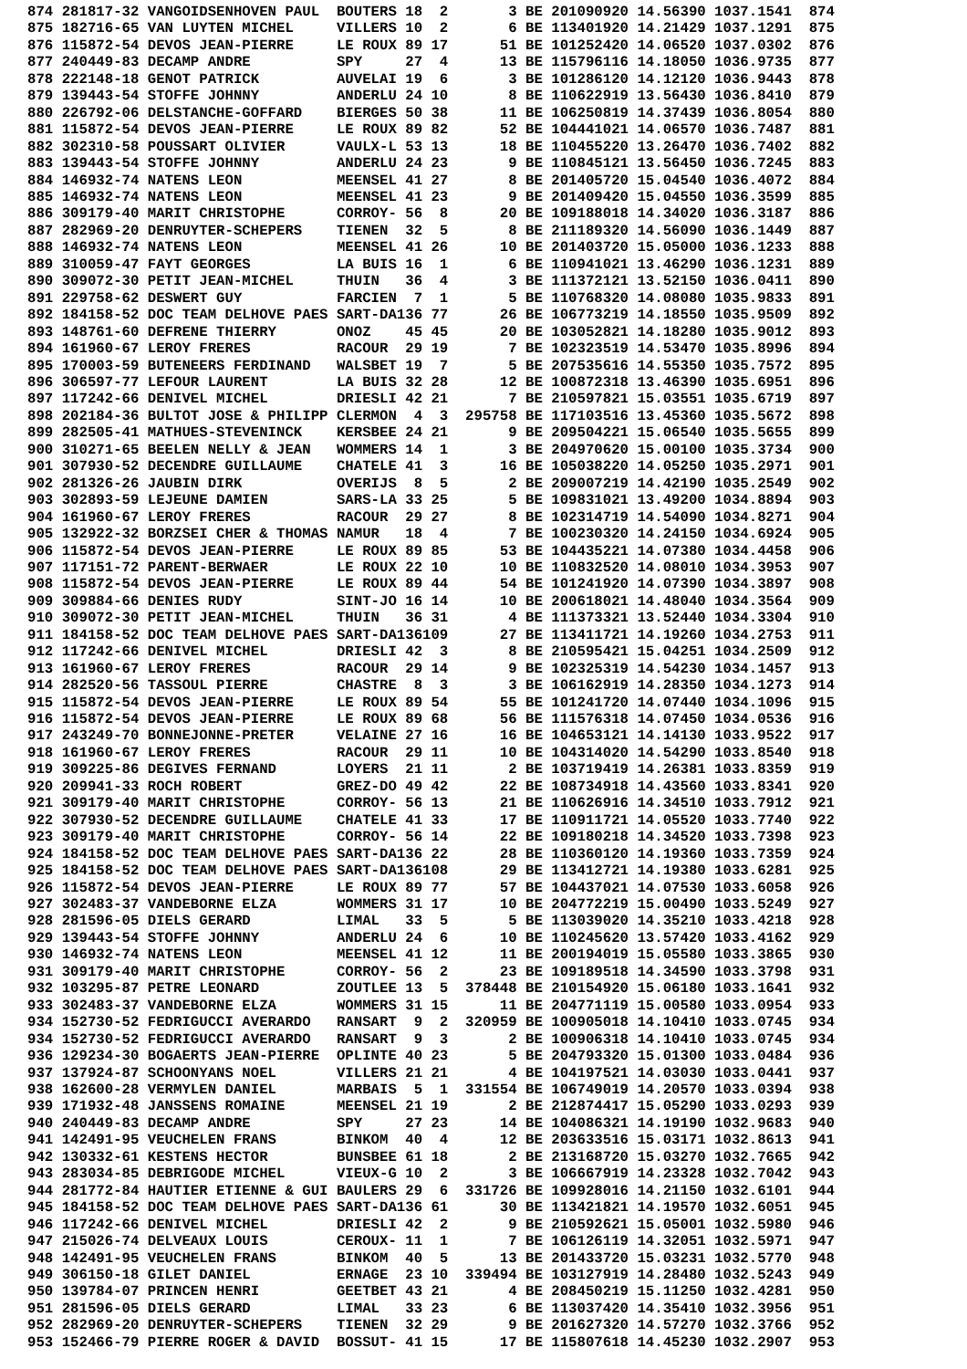874 281817-32 VANGOIDSENHOVEN PAUL  BOUTERS 18  2       3 BE 201090920 14.56390 1037.1541  874
875 182716-65 VAN LUYTEN MICHEL     VILLERS 10  2       6 BE 113401920 14.21429 1037.1291  875
876 115872-54 DEVOS JEAN-PIERRE     LE ROUX 89 17      51 BE 101252420 14.06520 1037.0302  876
877 240449-83 DECAMP ANDRE          SPY     27  4      13 BE 115796116 14.18050 1036.9735  877
878 222148-18 GENOT PATRICK         AUVELAI 19  6       3 BE 101286120 14.12120 1036.9443  878
879 139443-54 STOFFE JOHNNY         ANDERLU 24 10       8 BE 110622919 13.56430 1036.8410  879
880 226792-06 DELSTANCHE-GOFFARD    BIERGES 50 38      11 BE 106250819 14.37439 1036.8054  880
881 115872-54 DEVOS JEAN-PIERRE     LE ROUX 89 82      52 BE 104441021 14.06570 1036.7487  881
882 302310-58 POUSSART OLIVIER      VAULX-L 53 13      18 BE 110455220 13.26470 1036.7402  882
883 139443-54 STOFFE JOHNNY         ANDERLU 24 23       9 BE 110845121 13.56450 1036.7245  883
884 146932-74 NATENS LEON           MEENSEL 41 27       8 BE 201405720 15.04540 1036.4072  884
885 146932-74 NATENS LEON           MEENSEL 41 23       9 BE 201409420 15.04550 1036.3599  885
886 309179-40 MARIT CHRISTOPHE      CORROY- 56  8      20 BE 109188018 14.34020 1036.3187  886
887 282969-20 DENRUYTER-SCHEPERS    TIENEN  32  5       8 BE 211189320 14.56090 1036.1449  887
888 146932-74 NATENS LEON           MEENSEL 41 26      10 BE 201403720 15.05000 1036.1233  888
889 310059-47 FAYT GEORGES          LA BUIS 16  1       6 BE 110941021 13.46290 1036.1231  889
890 309072-30 PETIT JEAN-MICHEL     THUIN   36  4       3 BE 111372121 13.52150 1036.0411  890
891 229758-62 DESWERT GUY           FARCIEN  7  1       5 BE 110768320 14.08080 1035.9833  891
892 184158-52 DOC TEAM DELHOVE PAES SART-DA136 77      26 BE 106773219 14.18550 1035.9509  892
893 148761-60 DEFRENE THIERRY       ONOZ    45 45      20 BE 103052821 14.18280 1035.9012  893
894 161960-67 LEROY FRERES          RACOUR  29 19       7 BE 102323519 14.53470 1035.8996  894
895 170003-59 BUTENEERS FERDINAND   WALSBET 19  7       5 BE 207535616 14.55350 1035.7572  895
896 306597-77 LEFOUR LAURENT        LA BUIS 32 28      12 BE 100872318 13.46390 1035.6951  896
897 117242-66 DENIVEL MICHEL        DRIESLI 42 21       7 BE 210597821 15.03551 1035.6719  897
898 202184-36 BULTOT JOSE & PHILIPP CLERMON  4  3  295758 BE 117103516 13.45360 1035.5672  898
899 282505-41 MATHUES-STEVENINCK    KERSBEE 24 21       9 BE 209504221 15.06540 1035.5655  899
900 310271-65 BEELEN NELLY & JEAN   WOMMERS 14  1       3 BE 204970620 15.00100 1035.3734  900
901 307930-52 DECENDRE GUILLAUME    CHATELE 41  3      16 BE 105038220 14.05250 1035.2971  901
902 281326-26 JAUBIN DIRK           OVERIJS  8  5       2 BE 209007219 14.42190 1035.2549  902
903 302893-59 LEJEUNE DAMIEN        SARS-LA 33 25       5 BE 109831021 13.49200 1034.8894  903
904 161960-67 LEROY FRERES          RACOUR  29 27       8 BE 102314719 14.54090 1034.8271  904
905 132922-32 BORZSEI CHER & THOMAS NAMUR   18  4       7 BE 100230320 14.24150 1034.6924  905
906 115872-54 DEVOS JEAN-PIERRE     LE ROUX 89 85      53 BE 104435221 14.07380 1034.4458  906
907 117151-72 PARENT-BERWAER        LE ROUX 22 10      10 BE 110832520 14.08010 1034.3953  907
908 115872-54 DEVOS JEAN-PIERRE     LE ROUX 89 44      54 BE 101241920 14.07390 1034.3897  908
909 309884-66 DENIES RUDY           SINT-JO 16 14      10 BE 200618021 14.48040 1034.3564  909
910 309072-30 PETIT JEAN-MICHEL     THUIN   36 31       4 BE 111373321 13.52440 1034.3304  910
911 184158-52 DOC TEAM DELHOVE PAES SART-DA136109      27 BE 113411721 14.19260 1034.2753  911
912 117242-66 DENIVEL MICHEL        DRIESLI 42  3       8 BE 210595421 15.04251 1034.2509  912
913 161960-67 LEROY FRERES          RACOUR  29 14       9 BE 102325319 14.54230 1034.1457  913
914 282520-56 TASSOUL PIERRE        CHASTRE  8  3       3 BE 106162919 14.28350 1034.1273  914
915 115872-54 DEVOS JEAN-PIERRE     LE ROUX 89 54      55 BE 101241720 14.07440 1034.1096  915
916 115872-54 DEVOS JEAN-PIERRE     LE ROUX 89 68      56 BE 111576318 14.07450 1034.0536  916
917 243249-70 BONNEJONNE-PRETER     VELAINE 27 16      16 BE 104653121 14.14130 1033.9522  917
918 161960-67 LEROY FRERES          RACOUR  29 11      10 BE 104314020 14.54290 1033.8540  918
919 309225-86 DEGIVES FERNAND       LOYERS  21 11       2 BE 103719419 14.26381 1033.8359  919
920 209941-33 ROCH ROBERT           GREZ-DO 49 42      22 BE 108734918 14.43560 1033.8341  920
921 309179-40 MARIT CHRISTOPHE      CORROY- 56 13      21 BE 110626916 14.34510 1033.7912  921
922 307930-52 DECENDRE GUILLAUME    CHATELE 41 33      17 BE 110911721 14.05520 1033.7740  922
923 309179-40 MARIT CHRISTOPHE      CORROY- 56 14      22 BE 109180218 14.34520 1033.7398  923
924 184158-52 DOC TEAM DELHOVE PAES SART-DA136 22      28 BE 110360120 14.19360 1033.7359  924
925 184158-52 DOC TEAM DELHOVE PAES SART-DA136108      29 BE 113412721 14.19380 1033.6281  925
926 115872-54 DEVOS JEAN-PIERRE     LE ROUX 89 77      57 BE 104437021 14.07530 1033.6058  926
927 302483-37 VANDEBORNE ELZA       WOMMERS 31 17      10 BE 204772219 15.00490 1033.5249  927
928 281596-05 DIELS GERARD          LIMAL   33  5       5 BE 113039020 14.35210 1033.4218  928
929 139443-54 STOFFE JOHNNY         ANDERLU 24  6      10 BE 110245620 13.57420 1033.4162  929
930 146932-74 NATENS LEON           MEENSEL 41 12      11 BE 200194019 15.05580 1033.3865  930
931 309179-40 MARIT CHRISTOPHE      CORROY- 56  2      23 BE 109189518 14.34590 1033.3798  931
932 103295-87 PETRE LEONARD         ZOUTLEE 13  5  378448 BE 210154920 15.06180 1033.1641  932
933 302483-37 VANDEBORNE ELZA       WOMMERS 31 15      11 BE 204771119 15.00580 1033.0954  933
934 152730-52 FEDRIGUCCI AVERARDO   RANSART  9  2  320959 BE 100905018 14.10410 1033.0745  934
934 152730-52 FEDRIGUCCI AVERARDO   RANSART  9  3       2 BE 100906318 14.10410 1033.0745  934
936 129234-30 BOGAERTS JEAN-PIERRE  OPLINTE 40 23       5 BE 204793320 15.01300 1033.0484  936
937 137924-87 SCHOONYANS NOEL       VILLERS 21 21       4 BE 104197521 14.03030 1033.0441  937
938 162600-28 VERMYLEN DANIEL       MARBAIS  5  1  331554 BE 106749019 14.20570 1033.0394  938
939 171932-48 JANSSENS ROMAINE      MEENSEL 21 19       2 BE 212874417 15.05290 1033.0293  939
940 240449-83 DECAMP ANDRE          SPY     27 23      14 BE 104086321 14.19190 1032.9683  940
941 142491-95 VEUCHELEN FRANS       BINKOM  40  4      12 BE 203633516 15.03171 1032.8613  941
942 130332-61 KESTENS HECTOR        BUNSBEE 61 18       2 BE 213168720 15.03270 1032.7665  942
943 283034-85 DEBRIGODE MICHEL      VIEUX-G 10  2       3 BE 106667919 14.23328 1032.7042  943
944 281772-84 HAUTIER ETIENNE & GUI BAULERS 29  6  331726 BE 109928016 14.21150 1032.6101  944
945 184158-52 DOC TEAM DELHOVE PAES SART-DA136 61      30 BE 113421821 14.19570 1032.6051  945
946 117242-66 DENIVEL MICHEL        DRIESLI 42  2       9 BE 210592621 15.05001 1032.5980  946
947 215026-74 DELVEAUX LOUIS        CEROUX- 11  1       7 BE 106126119 14.32051 1032.5971  947
948 142491-95 VEUCHELEN FRANS       BINKOM  40  5      13 BE 201433720 15.03231 1032.5770  948
949 306150-18 GILET DANIEL          ERNAGE  23 10  339494 BE 103127919 14.28480 1032.5243  949
950 139784-07 PRINCEN HENRI         GEETBET 43 21       4 BE 208450219 15.11250 1032.4281  950
951 281596-05 DIELS GERARD          LIMAL   33 23       6 BE 113037420 14.35410 1032.3956  951
952 282969-20 DENRUYTER-SCHEPERS    TIENEN  32 29       9 BE 201627320 14.57270 1032.3766  952
953 152466-79 PIERRE ROGER & DAVID  BOSSUT- 41 15      17 BE 115807618 14.45230 1032.2907  953